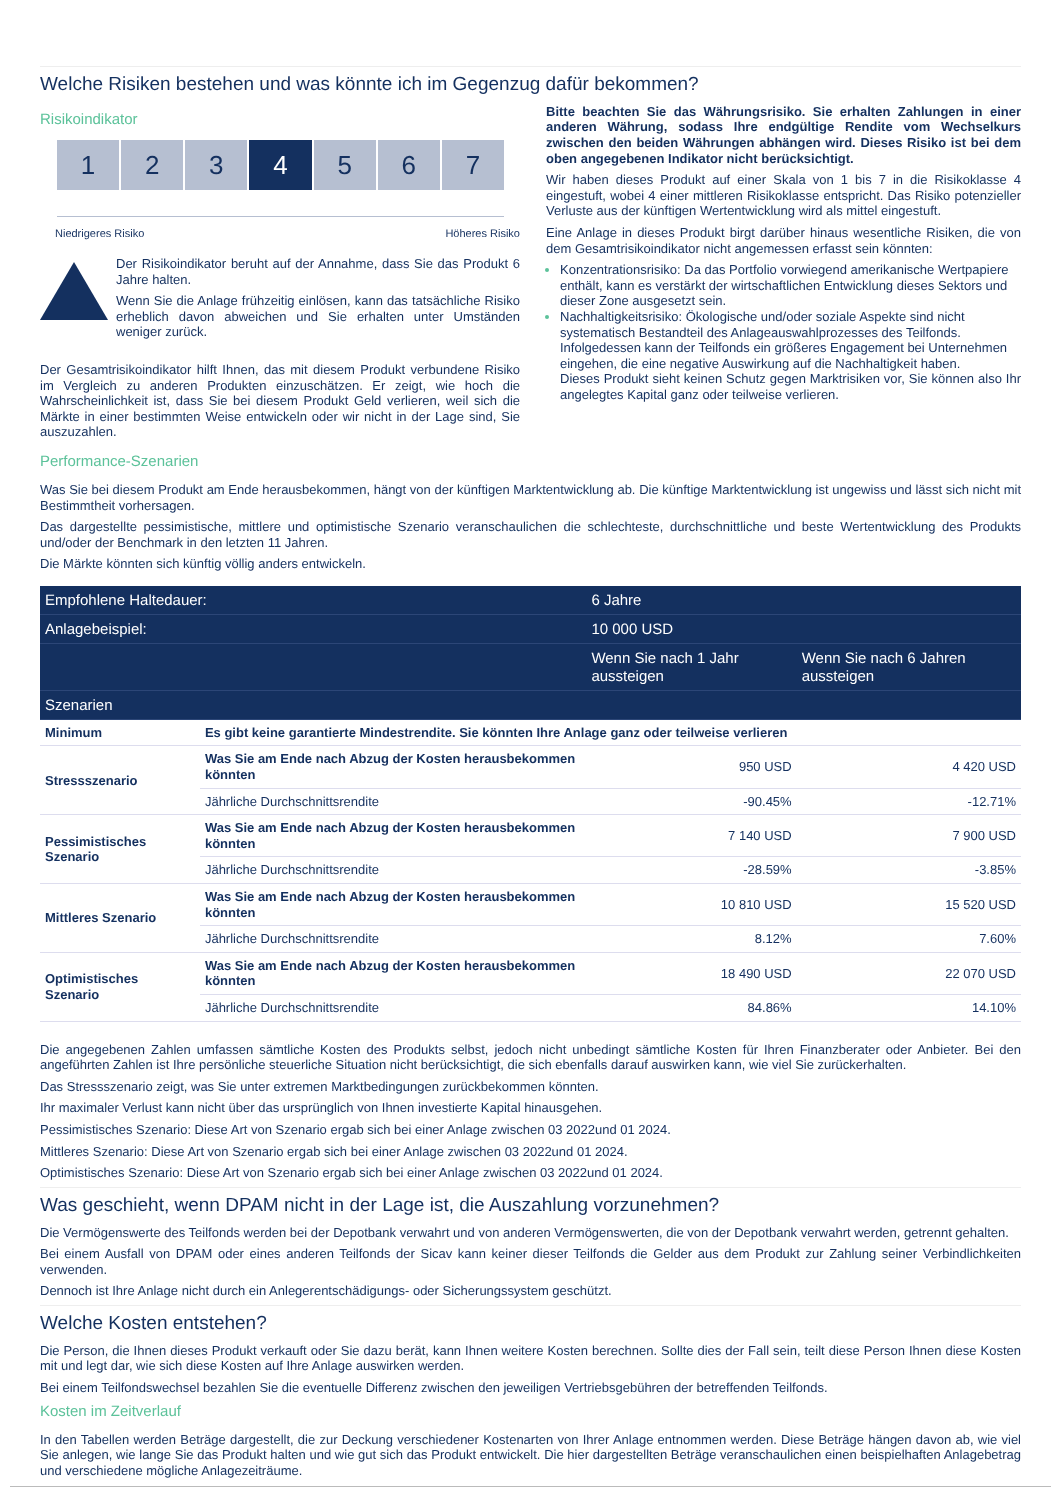Welche Risiken bestehen und was könnte ich im Gegenzug dafür bekommen?
Risikoindikator
1 2 3 4 5 6 7
Niedrigeres Risiko Höheres Risiko
Der Risikoindikator beruht auf der Annahme, dass Sie das Produkt 6 Jahre halten.
Wenn Sie die Anlage frühzeitig einlösen, kann das tatsächliche Risiko erheblich davon abweichen und Sie erhalten unter Umständen weniger zurück.
Der Gesamtrisikoindikator hilft Ihnen, das mit diesem Produkt verbundene Risiko im Vergleich zu anderen Produkten einzuschätzen. Er zeigt, wie hoch die Wahrscheinlichkeit ist, dass Sie bei diesem Produkt Geld verlieren, weil sich die Märkte in einer bestimmten Weise entwickeln oder wir nicht in der Lage sind, Sie auszuzahlen.
Bitte beachten Sie das Währungsrisiko. Sie erhalten Zahlungen in einer anderen Währung, sodass Ihre endgültige Rendite vom Wechselkurs zwischen den beiden Währungen abhängen wird. Dieses Risiko ist bei dem oben angegebenen Indikator nicht berücksichtigt.
Wir haben dieses Produkt auf einer Skala von 1 bis 7 in die Risikoklasse 4 eingestuft, wobei 4 einer mittleren Risikoklasse entspricht. Das Risiko potenzieller Verluste aus der künftigen Wertentwicklung wird als mittel eingestuft.
Eine Anlage in dieses Produkt birgt darüber hinaus wesentliche Risiken, die von dem Gesamtrisikoindikator nicht angemessen erfasst sein könnten:
Konzentrationsrisiko: Da das Portfolio vorwiegend amerikanische Wertpapiere enthält, kann es verstärkt der wirtschaftlichen Entwicklung dieses Sektors und dieser Zone ausgesetzt sein.
Nachhaltigkeitsrisiko: Ökologische und/oder soziale Aspekte sind nicht systematisch Bestandteil des Anlageauswahlprozesses des Teilfonds. Infolgedessen kann der Teilfonds ein größeres Engagement bei Unternehmen eingehen, die eine negative Auswirkung auf die Nachhaltigkeit haben.
Dieses Produkt sieht keinen Schutz gegen Marktrisiken vor, Sie können also Ihr angelegtes Kapital ganz oder teilweise verlieren.
Performance-Szenarien
Was Sie bei diesem Produkt am Ende herausbekommen, hängt von der künftigen Marktentwicklung ab. Die künftige Marktentwicklung ist ungewiss und lässt sich nicht mit Bestimmtheit vorhersagen.
Das dargestellte pessimistische, mittlere und optimistische Szenario veranschaulichen die schlechteste, durchschnittliche und beste Wertentwicklung des Produkts und/oder der Benchmark in den letzten 11 Jahren.
Die Märkte könnten sich künftig völlig anders entwickeln.
| Empfohlene Haltedauer: | | 6 Jahre | |
| Anlagebeispiel: | | 10 000 USD | |
| | | Wenn Sie nach 1 Jahr aussteigen | Wenn Sie nach 6 Jahren aussteigen |
| Szenarien | | | |
| Minimum | Es gibt keine garantierte Mindestrendite. Sie könnten Ihre Anlage ganz oder teilweise verlieren | | |
| Stressszenario | Was Sie am Ende nach Abzug der Kosten herausbekommen könnten | 950 USD | 4 420 USD |
| | Jährliche Durchschnittsrendite | -90.45% | -12.71% |
| Pessimistisches Szenario | Was Sie am Ende nach Abzug der Kosten herausbekommen könnten | 7 140 USD | 7 900 USD |
| | Jährliche Durchschnittsrendite | -28.59% | -3.85% |
| Mittleres Szenario | Was Sie am Ende nach Abzug der Kosten herausbekommen könnten | 10 810 USD | 15 520 USD |
| | Jährliche Durchschnittsrendite | 8.12% | 7.60% |
| Optimistisches Szenario | Was Sie am Ende nach Abzug der Kosten herausbekommen könnten | 18 490 USD | 22 070 USD |
| | Jährliche Durchschnittsrendite | 84.86% | 14.10% |
Die angegebenen Zahlen umfassen sämtliche Kosten des Produkts selbst, jedoch nicht unbedingt sämtliche Kosten für Ihren Finanzberater oder Anbieter. Bei den angeführten Zahlen ist Ihre persönliche steuerliche Situation nicht berücksichtigt, die sich ebenfalls darauf auswirken kann, wie viel Sie zurückerhalten.
Das Stressszenario zeigt, was Sie unter extremen Marktbedingungen zurückbekommen könnten.
Ihr maximaler Verlust kann nicht über das ursprünglich von Ihnen investierte Kapital hinausgehen.
Pessimistisches Szenario: Diese Art von Szenario ergab sich bei einer Anlage zwischen 03 2022und 01 2024.
Mittleres Szenario: Diese Art von Szenario ergab sich bei einer Anlage zwischen 03 2022und 01 2024.
Optimistisches Szenario: Diese Art von Szenario ergab sich bei einer Anlage zwischen 03 2022und 01 2024.
Was geschieht, wenn DPAM nicht in der Lage ist, die Auszahlung vorzunehmen?
Die Vermögenswerte des Teilfonds werden bei der Depotbank verwahrt und von anderen Vermögenswerten, die von der Depotbank verwahrt werden, getrennt gehalten.
Bei einem Ausfall von DPAM oder eines anderen Teilfonds der Sicav kann keiner dieser Teilfonds die Gelder aus dem Produkt zur Zahlung seiner Verbindlichkeiten verwenden.
Dennoch ist Ihre Anlage nicht durch ein Anlegerentschädigungs- oder Sicherungssystem geschützt.
Welche Kosten entstehen?
Die Person, die Ihnen dieses Produkt verkauft oder Sie dazu berät, kann Ihnen weitere Kosten berechnen. Sollte dies der Fall sein, teilt diese Person Ihnen diese Kosten mit und legt dar, wie sich diese Kosten auf Ihre Anlage auswirken werden.
Bei einem Teilfondswechsel bezahlen Sie die eventuelle Differenz zwischen den jeweiligen Vertriebsgebühren der betreffenden Teilfonds.
Kosten im Zeitverlauf
In den Tabellen werden Beträge dargestellt, die zur Deckung verschiedener Kostenarten von Ihrer Anlage entnommen werden. Diese Beträge hängen davon ab, wie viel Sie anlegen, wie lange Sie das Produkt halten und wie gut sich das Produkt entwickelt. Die hier dargestellten Beträge veranschaulichen einen beispielhaften Anlagebetrag und verschiedene mögliche Anlagezeiträume.